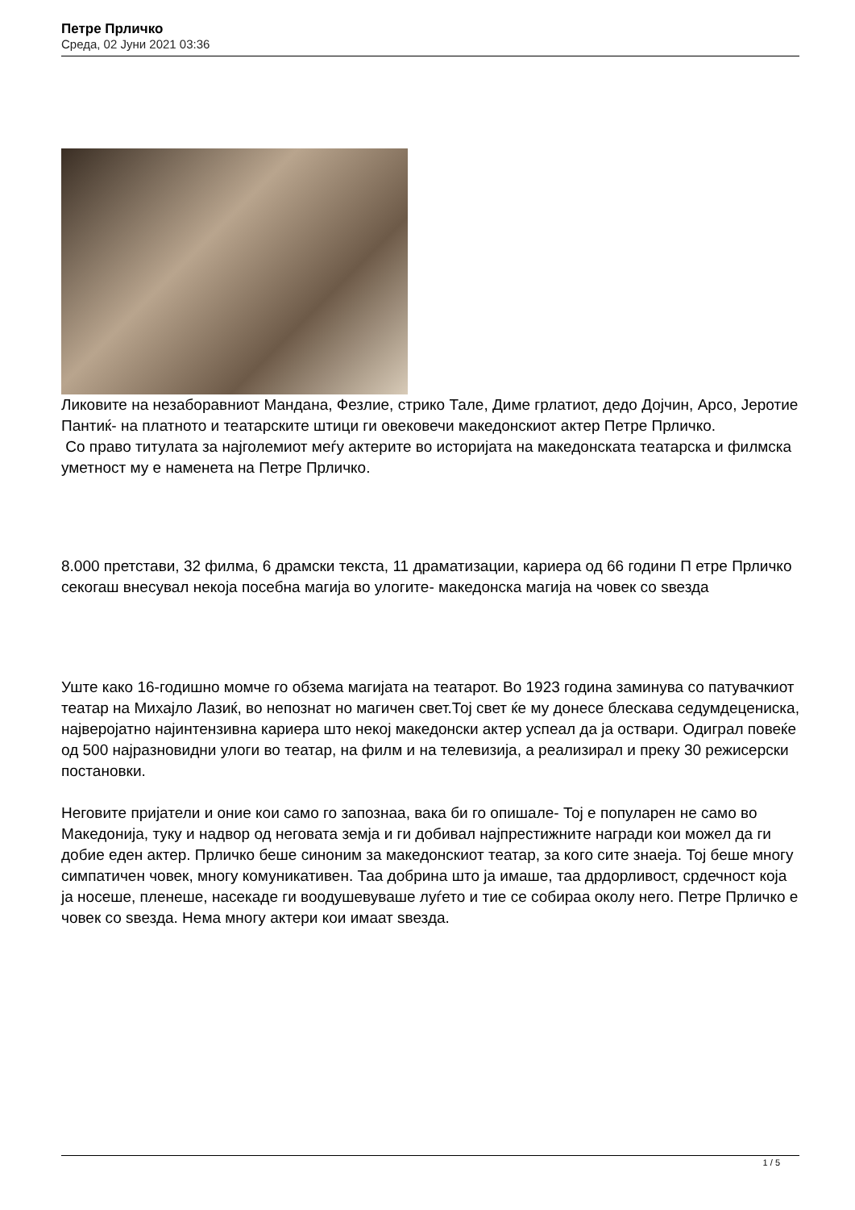Петре Прличко
Среда, 02 Јуни 2021 03:36
Ликовите на незаборавниот Мандана, Фезлие, стрико Тале, Диме грлатиот, дедо Дојчин, Арсо, Јеротие Пантиќ- на платното и театарските штици ги овековечи македонскиот актер Петре Прличко.
Со право титулата за најголемиот меѓу актерите во историјата на македонската театарска и филмска уметност му е наменета на Петре Прличко.
8.000 претстави, 32 филма, 6 драмски текста, 11 драматизации, кариера од 66 години П етре Прличко секогаш внесувал некоја посебна магија во улогите- македонска магија на човек со ѕвезда
Уште како 16-годишно момче го обзема магијата на театарот. Во 1923 година заминува со патувачкиот театар на Михајло Лазиќ, во непознат но магичен свет.Тој свет ќе му донесе блескава седумдецениска, најверојатно најинтензивна кариера што некој македонски актер успеал да ја оствари. Одиграл повеќе од 500 најразновидни улоги во театар, на филм и на телевизија, а реализирал и преку 30 режисерски постановки.
Неговите пријатели и оние кои само го запознаа, вака би го опишале- Тој е популарен не само во Македонија, туку и надвор од неговата земја и ги добивал најпрестижните награди кои можел да ги добие еден актер. Прличко беше синоним за македонскиот театар, за кого сите знаеја. Тој беше многу симпатичен човек, многу комуникативен. Таа добрина што ја имаше, таа дрдорливост, срдечност која ја носеше, пленеше, насекаде ги воодушевуваше луѓето и тие се собираа околу него. Петре Прличко е човек со ѕвезда. Нема многу актери кои имаат ѕвезда.
1 / 5